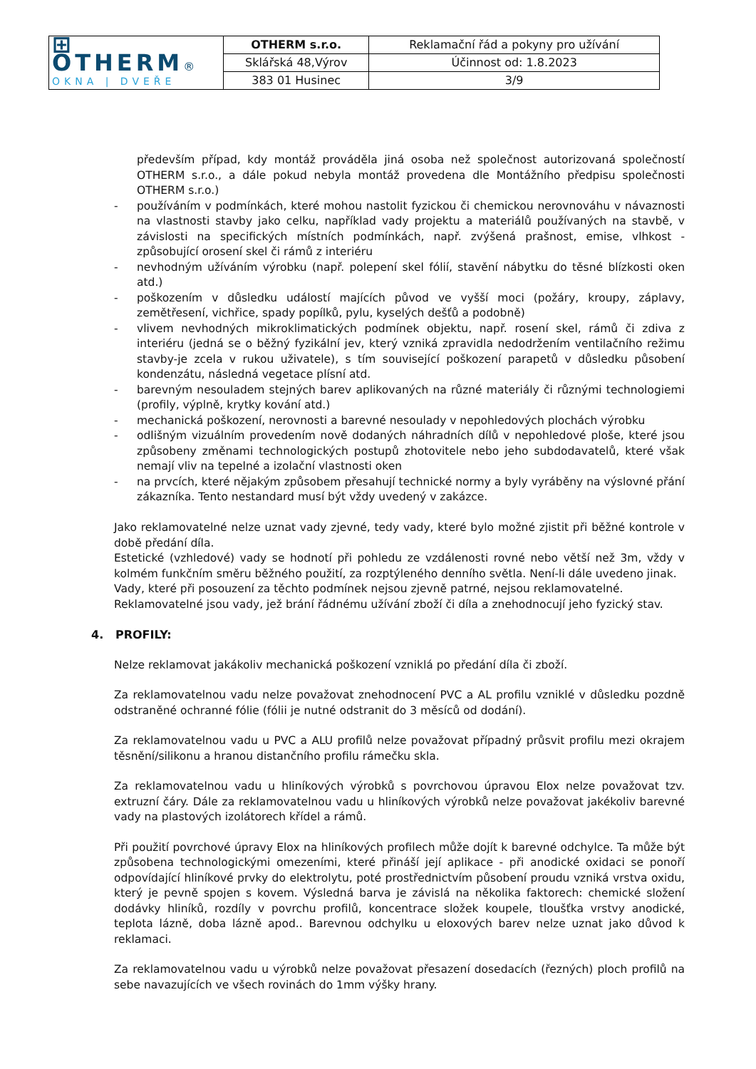| ⊞ OTHERM ® OKNA / DVEŘE | OTHERM s.r.o. | Reklamační řád a pokyny pro užívání |
| | Sklářská 48,Výrov | Účinnost od: 1.8.2023 |
| | 383 01 Husinec | 3/9 |
především případ, kdy montáž prováděla jiná osoba než společnost autorizovaná společností OTHERM s.r.o., a dále pokud nebyla montáž provedena dle Montážního předpisu společnosti OTHERM s.r.o.)
- používáním v podmínkách, které mohou nastolit fyzickou či chemickou nerovnováhu v návaznosti na vlastnosti stavby jako celku, například vady projektu a materiálů používaných na stavbě, v závislosti na specifických místních podmínkách, např. zvýšená prašnost, emise, vlhkost - způsobující orosení skel či rámů z interiéru
- nevhodným užíváním výrobku (např. polepení skel fólií, stavění nábytku do těsné blízkosti oken atd.)
- poškozením v důsledku událostí majících původ ve vyšší moci (požáry, kroupy, záplavy, zemětřesení, vichřice, spady popílků, pylu, kyselých dešťů a podobně)
- vlivem nevhodných mikroklimatických podmínek objektu, např. rosení skel, rámů či zdiva z interiéru (jedná se o běžný fyzikální jev, který vzniká zpravidla nedodržením ventilačního režimu stavby-je zcela v rukou uživatele), s tím související poškození parapetů v důsledku působení kondenzátu, následná vegetace plísní atd.
- barevným nesouladem stejných barev aplikovaných na různé materiály či různými technologiemi (profily, výplně, krytky kování atd.)
- mechanická poškození, nerovnosti a barevné nesoulady v nepohledových plochách výrobku
- odlišným vizuálním provedením nově dodaných náhradních dílů v nepohledové ploše, které jsou způsobeny změnami technologických postupů zhotovitele nebo jeho subdodavatelů, které však nemají vliv na tepelné a izolační vlastnosti oken
- na prvcích, které nějakým způsobem přesahují technické normy a byly vyráběny na výslovné přání zákazníka. Tento nestandard musí být vždy uvedený v zakázce.
Jako reklamovatelné nelze uznat vady zjevné, tedy vady, které bylo možné zjistit při běžné kontrole v době předání díla.
Estetické (vzhledové) vady se hodnotí při pohledu ze vzdálenosti rovné nebo větší než 3m, vždy v kolmém funkčním směru běžného použití, za rozptýleného denního světla. Není-li dále uvedeno jinak.
Vady, které při posouzení za těchto podmínek nejsou zjevně patrné, nejsou reklamovatelné.
Reklamovatelné jsou vady, jež brání řádnému užívání zboží či díla a znehodnocují jeho fyzický stav.
4. PROFILY:
Nelze reklamovat jakákoliv mechanická poškození vzniklá po předání díla či zboží.
Za reklamovatelnou vadu nelze považovat znehodnocení PVC a AL profilu vzniklé v důsledku pozdně odstraněné ochranné fólie (fólii je nutné odstranit do 3 měsíců od dodání).
Za reklamovatelnou vadu u PVC a ALU profilů nelze považovat případný průsvit profilu mezi okrajem těsnění/silikonu a hranou distančního profilu rámečku skla.
Za reklamovatelnou vadu u hliníkových výrobků s povrchovou úpravou Elox nelze považovat tzv. extruzní čáry. Dále za reklamovatelnou vadu u hliníkových výrobků nelze považovat jakékoliv barevné vady na plastových izolátorech křídel a rámů.
Při použití povrchové úpravy Elox na hliníkových profilech může dojít k barevné odchylce. Ta může být způsobena technologickými omezeními, které přináší její aplikace - při anodické oxidaci se ponoří odpovídající hliníkové prvky do elektrolytu, poté prostřednictvím působení proudu vzniká vrstva oxidu, který je pevně spojen s kovem. Výsledná barva je závislá na několika faktorech: chemické složení dodávky hliníků, rozdíly v povrchu profilů, koncentrace složek koupele, tloušťka vrstvy anodické, teplota lázně, doba lázně apod.. Barevnou odchylku u eloxových barev nelze uznat jako důvod k reklamaci.
Za reklamovatelnou vadu u výrobků nelze považovat přesazení dosedacích (řezných) ploch profilů na sebe navazujících ve všech rovinách do 1mm výšky hrany.